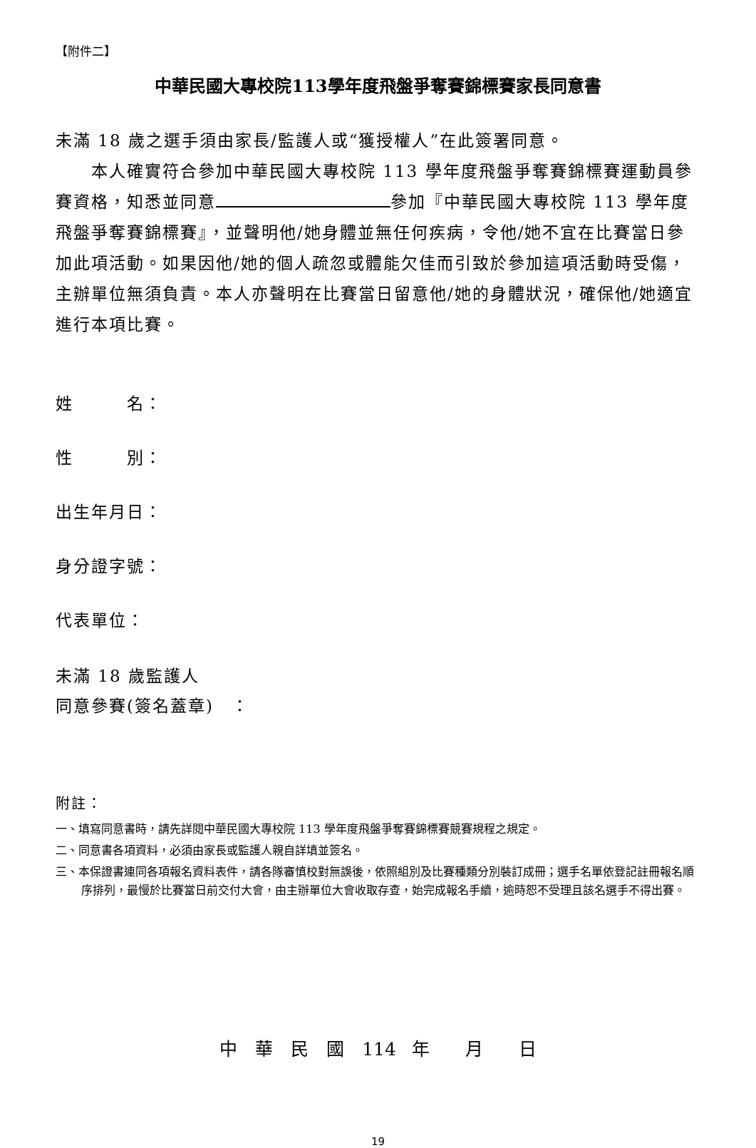【附件二】
中華民國大專校院113學年度飛盤爭奪賽錦標賽家長同意書
未滿 18 歲之選手須由家長/監護人或“獲授權人”在此簽署同意。
　　本人確實符合參加中華民國大專校院 113 學年度飛盤爭奪賽錦標賽運動員參賽資格，知悉並同意 參加『中華民國大專校院 113 學年度飛盤爭奪賽錦標賽』，並聲明他/她身體並無任何疾病，令他/她不宜在比賽當日參加此項活動。如果因他/她的個人疏忽或體能欠佳而引致於參加這項活動時受傷，主辦單位無須負責。本人亦聲明在比賽當日留意他/她的身體狀況，確保他/她適宜進行本項比賽。
姓　　　名：
性　　　別：
出生年月日：
身分證字號：
代表單位：
未滿 18 歲監護人
同意參賽(簽名蓋章)　：
附註：
一、填寫同意書時，請先詳閱中華民國大專校院 113 學年度飛盤爭奪賽錦標賽競賽規程之規定。
二、同意書各項資料，必須由家長或監護人親自詳填並簽名。
三、本保證書連同各項報名資料表件，請各隊審慎校對無誤後，依照組別及比賽種類分別裝訂成冊；選手名單依登記註冊報名順序排列，最慢於比賽當日前交付大會，由主辦單位大會收取存查，始完成報名手續，逾時恕不受理且該名選手不得出賽。
中　華　民　國　114 年　　月　　日
19